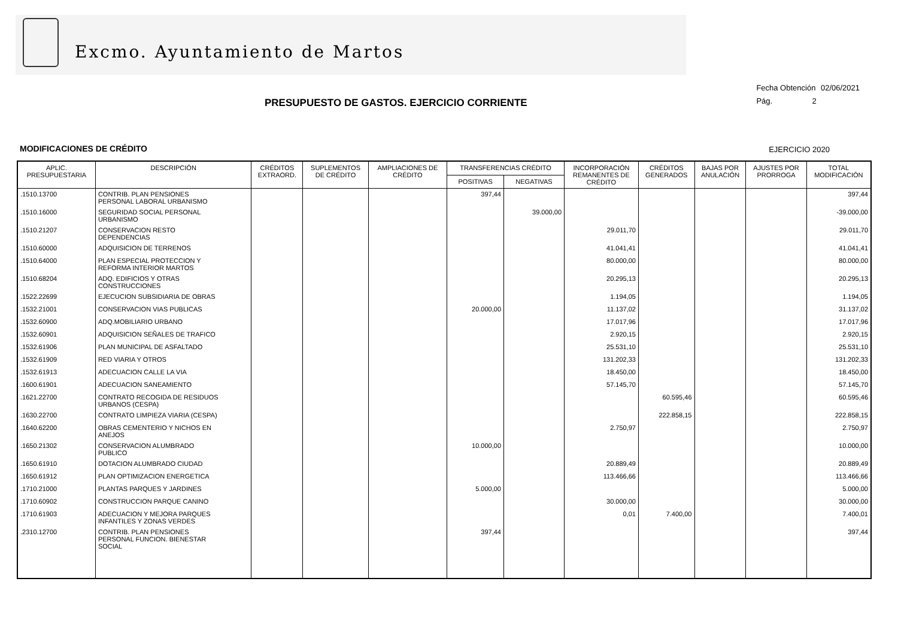Excmo. Ayuntamiento de Martos
Fecha Obtención 02/06/2021
Pág. 2
PRESUPUESTO DE GASTOS. EJERCICIO CORRIENTE
MODIFICACIONES DE CRÉDITO EJERCICIO 2020
| APLIC. PRESUPUESTARIA | DESCRIPCIÓN | CRÉDITOS EXTRAORD. | SUPLEMENTOS DE CRÉDITO | AMPLIACIONES DE CRÉDITO | TRANSFERENCIAS CRÉDITO | | INCORPORACIÓN REMANENTES DE CRÉDITO | CRÉDITOS GENERADOS | BAJAS POR ANULACIÓN | AJUSTES POR PRORROGA | TOTAL MODIFICACIÓN |
| --- | --- | --- | --- | --- | --- | --- | --- | --- | --- | --- | --- |
| | | | | | POSITIVAS | NEGATIVAS | | | | | |
| .1510.13700 | CONTRIB. PLAN PENSIONES PERSONAL LABORAL URBANISMO | | | | 397,44 | | | | | | 397,44 |
| .1510.16000 | SEGURIDAD SOCIAL PERSONAL URBANISMO | | | | | 39.000,00 | | | | | -39.000,00 |
| .1510.21207 | CONSERVACION RESTO DEPENDENCIAS | | | | | | 29.011,70 | | | | 29.011,70 |
| .1510.60000 | ADQUISICION DE TERRENOS | | | | | | 41.041,41 | | | | 41.041,41 |
| .1510.64000 | PLAN ESPECIAL PROTECCION Y REFORMA INTERIOR MARTOS | | | | | | 80.000,00 | | | | 80.000,00 |
| .1510.68204 | ADQ. EDIFICIOS Y OTRAS CONSTRUCCIONES | | | | | | 20.295,13 | | | | 20.295,13 |
| .1522.22699 | EJECUCION SUBSIDIARIA DE OBRAS | | | | | | 1.194,05 | | | | 1.194,05 |
| .1532.21001 | CONSERVACION VIAS PUBLICAS | | | | 20.000,00 | | 11.137,02 | | | | 31.137,02 |
| .1532.60900 | ADQ.MOBILIARIO URBANO | | | | | | 17.017,96 | | | | 17.017,96 |
| .1532.60901 | ADQUISICION SEÑALES DE TRAFICO | | | | | | 2.920,15 | | | | 2.920,15 |
| .1532.61906 | PLAN MUNICIPAL DE ASFALTADO | | | | | | 25.531,10 | | | | 25.531,10 |
| .1532.61909 | RED VIARIA Y OTROS | | | | | | 131.202,33 | | | | 131.202,33 |
| .1532.61913 | ADECUACION CALLE LA VIA | | | | | | 18.450,00 | | | | 18.450,00 |
| .1600.61901 | ADECUACION SANEAMIENTO | | | | | | 57.145,70 | | | | 57.145,70 |
| .1621.22700 | CONTRATO RECOGIDA DE RESIDUOS URBANOS (CESPA) | | | | | | | 60.595,46 | | | 60.595,46 |
| .1630.22700 | CONTRATO LIMPIEZA VIARIA (CESPA) | | | | | | | 222.858,15 | | | 222.858,15 |
| .1640.62200 | OBRAS CEMENTERIO Y NICHOS EN ANEJOS | | | | | | 2.750,97 | | | | 2.750,97 |
| .1650.21302 | CONSERVACION ALUMBRADO PUBLICO | | | | 10.000,00 | | | | | | 10.000,00 |
| .1650.61910 | DOTACION ALUMBRADO CIUDAD | | | | | | 20.889,49 | | | | 20.889,49 |
| .1650.61912 | PLAN OPTIMIZACION ENERGETICA | | | | | | 113.466,66 | | | | 113.466,66 |
| .1710.21000 | PLANTAS PARQUES Y JARDINES | | | | 5.000,00 | | | | | | 5.000,00 |
| .1710.60902 | CONSTRUCCION PARQUE CANINO | | | | | | 30.000,00 | | | | 30.000,00 |
| .1710.61903 | ADECUACION Y MEJORA PARQUES INFANTILES Y ZONAS VERDES | | | | | | 0,01 | 7.400,00 | | | 7.400,01 |
| .2310.12700 | CONTRIB. PLAN PENSIONES PERSONAL FUNCION. BIENESTAR SOCIAL | | | | 397,44 | | | | | | 397,44 |